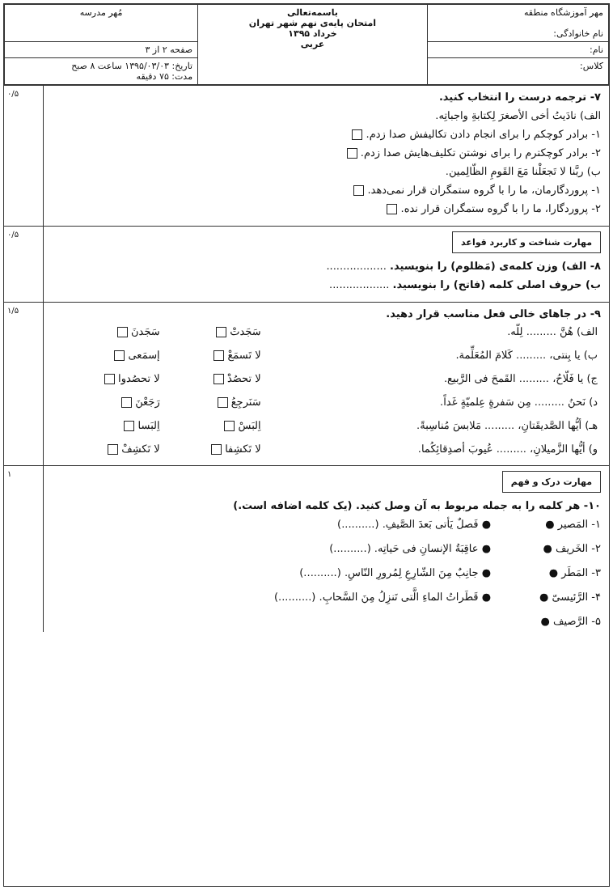| مهر آموزشگاه منطقه نام خانوادگی: | باسمه‌تعالی امتحان پایه‌ی نهم شهر تهران خرداد ۱۳۹۵ عربی | مُهر مدرسه |
| نام: | | صفحه ۲ از ۳ |
| کلاس: | | تاریخ: ۱۳۹۵/۰۳/۰۳ ساعت ۸ صبح مدت: ۷۵ دقیقه |
۰/۵
۷- ترجمه درست را انتخاب کنید.
الف) نادَیتُ أخی الأصغرَ لِکتابةِ واجباتِه.
۱- برادر کوچکم را برای انجام دادن تکالیفش صدا زدم.
۲- برادر کوچکترم را برای نوشتن تکلیف‌هایش صدا زدم.
ب) ربَّنا لا تَجعَلْنا مَعَ القَومِ الظّالِمین.
۱- پروردگارمان، ما را با گروه ستمگران قرار نمی‌دهد.
۲- پروردگارا، ما را با گروه ستمگران قرار نده.
۰/۵
مهارت شناخت و کاربرد قواعد
۸- الف) وزن کلمه‌ی (مَظلوم) را بنویسید. ..................
ب) حروف اصلی کلمه (فاتح) را بنویسید. ..................
۱/۵
۹- در جاهای خالی فعل مناسب قرار دهید.
| الف) هُنَّ ......... لِلّه. | سَجَدتْ | سَجَدنَ |
| ب) یا بِنتی، ......... کَلامَ المُعَلِّمة. | لا تَسمَعْ | إسمَعی |
| ج) یا فَلّاحُ، ......... القَمحَ فی الرَّبیع. | لا تحصُدْ | لا تحصُدوا |
| د) نَحنُ ......... مِن سَفرةٍ عِلمیّةٍ غَداً. | سَنَرجِعُ | رَجَعْنَ |
| هـ) أیُّها الصَّدیقَتانِ، ......... مَلابسَ مُناسِبةً. | اِلبَسْ | اِلبَسا |
| و) أیُّها الزَّمیلانِ، ......... عُیوبَ أصدِقائِکُما. | لا تَکشِفا | لا تَکشِفْ |
۱
مهارت درک و فهم
۱۰- هر کلمه را به جمله مربوط به آن وصل کنید. (یک کلمه اضافه است.)
۱- المَصیر ●
۲- الخَریف ●
۳- المَطَر ●
۴- الرَّئیسیّ ●
۵- الرَّصیف ●
● فَصلٌ یَأتی بَعدَ الصَّیفِ. (..........)
● عاقِبَةُ الإنسانِ فی حَیاتِه. (..........)
● جانِبٌ مِنَ الشّارِعِ لِمُرورِ النّاسِ. (..........)
● قَطَراتُ الماءِ الَّتی تَنزِلُ مِنَ السَّحابِ. (..........)